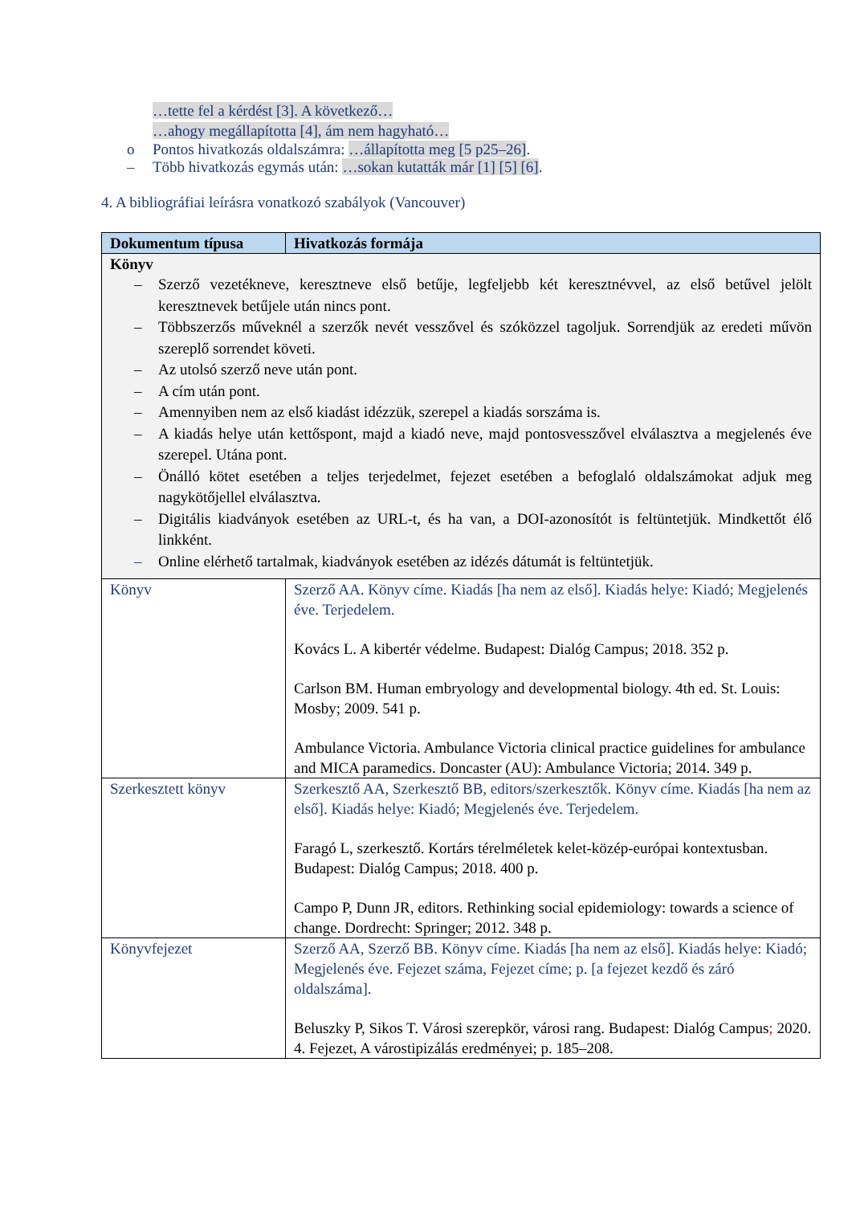…tette fel a kérdést [3]. A következő…
…ahogy megállapította [4], ám nem hagyható…
o Pontos hivatkozás oldalszámra: …állapította meg [5 p25–26].
– Több hivatkozás egymás után: …sokan kutatták már [1] [5] [6].
4. A bibliográfiai leírásra vonatkozó szabályok (Vancouver)
| Dokumentum típusa | Hivatkozás formája |
| --- | --- |
| Könyv – Szerző vezetékneve, keresztneve első betűje, legfeljebb két keresztnévvel, az első betűvel jelölt keresztnevek betűjele után nincs pont. – Többszerzős műveknél a szerzők nevét vesszővel és szóközzel tagoljuk. Sorrendjük az eredeti művön szereplő sorrendet követi. – Az utolsó szerző neve után pont. – A cím után pont. – Amennyiben nem az első kiadást idézzük, szerepel a kiadás sorszáma is. – A kiadás helye után kettőspont, majd a kiadó neve, majd pontosvesszővel elválasztva a megjelenés éve szerepel. Utána pont. – Önálló kötet esetében a teljes terjedelmet, fejezet esetében a befoglaló oldalszámokat adjuk meg nagykötőjellel elválasztva. – Digitális kiadványok esetében az URL-t, és ha van, a DOI-azonosítót is feltüntetjük. Mindkettőt élő linkként. – Online elérhető tartalmak, kiadványok esetében az idézés dátumát is feltüntetjük. | |
| Könyv | Szerző AA. Könyv címe. Kiadás [ha nem az első]. Kiadás helye: Kiadó; Megjelenés éve. Terjedelem. Kovács L. A kibertér védelme. Budapest: Dialóg Campus; 2018. 352 p. Carlson BM. Human embryology and developmental biology. 4th ed. St. Louis: Mosby; 2009. 541 p. Ambulance Victoria. Ambulance Victoria clinical practice guidelines for ambulance and MICA paramedics. Doncaster (AU): Ambulance Victoria; 2014. 349 p. |
| Szerkesztett könyv | Szerkesztő AA, Szerkesztő BB, editors/szerkesztők. Könyv címe. Kiadás [ha nem az első]. Kiadás helye: Kiadó; Megjelenés éve. Terjedelem. Faragó L, szerkesztő. Kortárs térelméletek kelet-közép-európai kontextusban. Budapest: Dialóg Campus; 2018. 400 p. Campo P, Dunn JR, editors. Rethinking social epidemiology: towards a science of change. Dordrecht: Springer; 2012. 348 p. |
| Könyvfejezet | Szerző AA, Szerző BB. Könyv címe. Kiadás [ha nem az első]. Kiadás helye: Kiadó; Megjelenés éve. Fejezet száma, Fejezet címe; p. [a fejezet kezdő és záró oldalszáma]. Beluszky P, Sikos T. Városi szerepkör, városi rang. Budapest: Dialóg Campus ; 2020. 4. Fejezet, A várostipizálás eredményei; p. 185–208. |